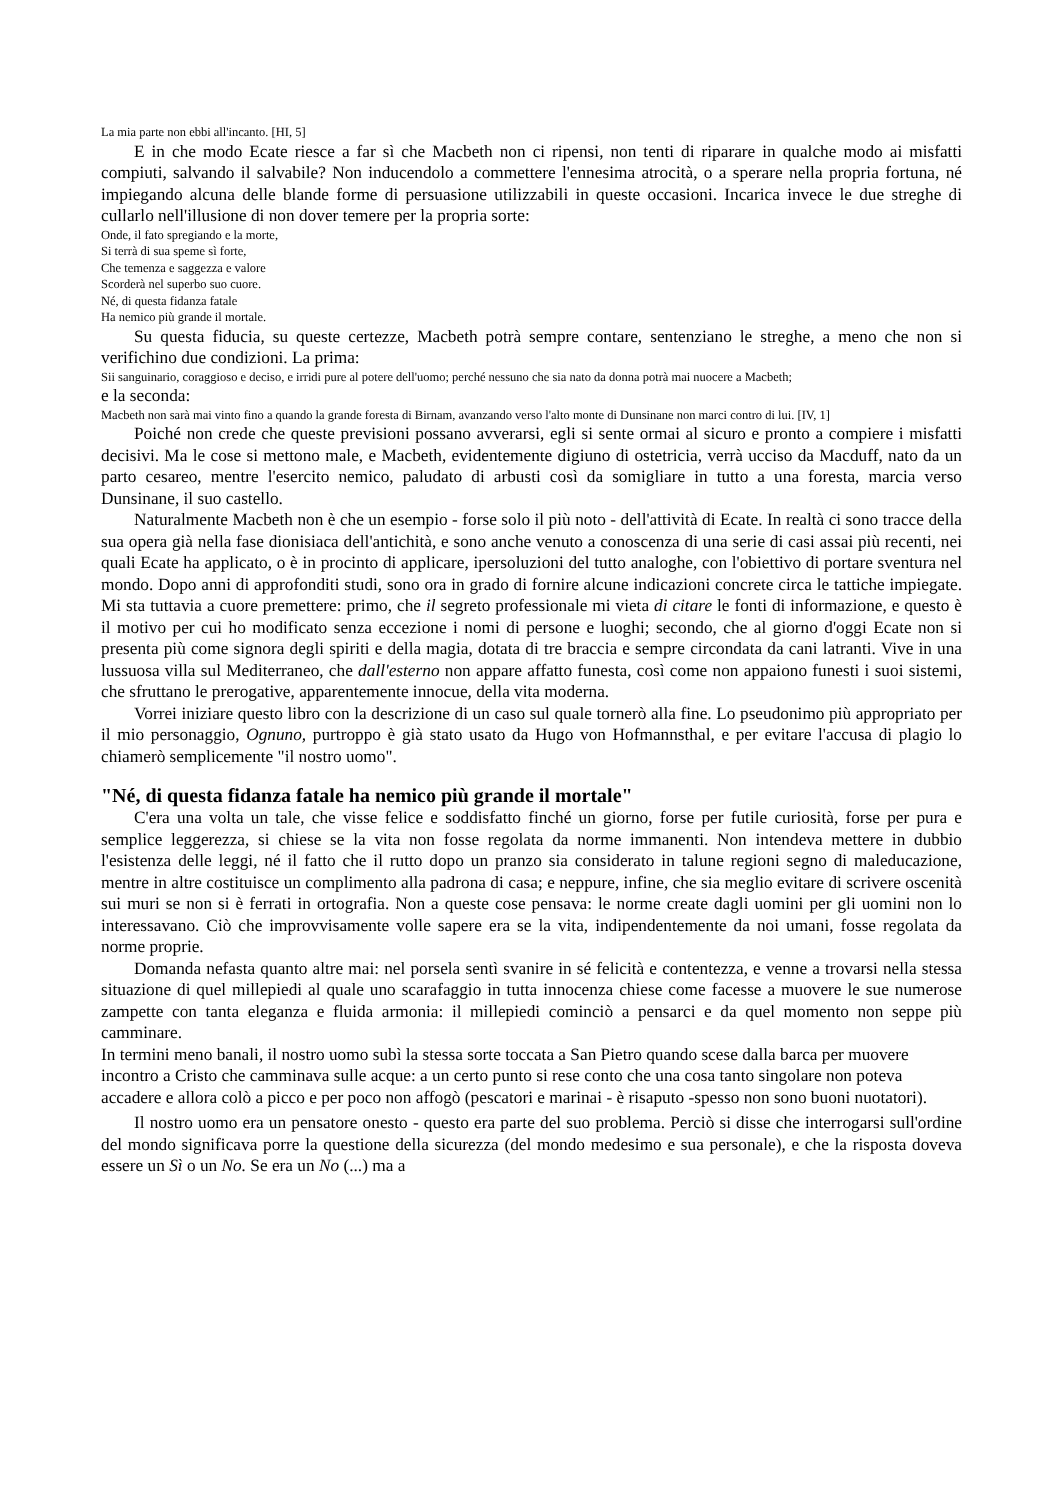La mia parte non ebbi all'incanto. [HI, 5]
E in che modo Ecate riesce a far sì che Macbeth non ci ripensi, non tenti di riparare in qualche modo ai misfatti compiuti, salvando il salvabile? Non inducendolo a commettere l'ennesima atrocità, o a sperare nella propria fortuna, né impiegando alcuna delle blande forme di persuasione utilizzabili in queste occasioni. Incarica invece le due streghe di cullarlo nell'illusione di non dover temere per la propria sorte:
Onde, il fato spregiando e la morte,
Si terrà di sua speme sì forte,
Che temenza e saggezza e valore
Scorderà nel superbo suo cuore.
Né, di questa fidanza fatale
Ha nemico più grande il mortale.
Su questa fiducia, su queste certezze, Macbeth potrà sempre contare, sentenziano le streghe, a meno che non si verifichino due condizioni. La prima:
Sii sanguinario, coraggioso e deciso, e irridi pure al potere dell'uomo; perché nessuno che sia nato da donna potrà mai nuocere a Macbeth;
e la seconda:
Macbeth non sarà mai vinto fino a quando la grande foresta di Birnam, avanzando verso l'alto monte di Dunsinane non marci contro di lui. [IV, 1]
Poiché non crede che queste previsioni possano avverarsi, egli si sente ormai al sicuro e pronto a compiere i misfatti decisivi. Ma le cose si mettono male, e Macbeth, evidentemente digiuno di ostetricia, verrà ucciso da Macduff, nato da un parto cesareo, mentre l'esercito nemico, paludato di arbusti così da somigliare in tutto a una foresta, marcia verso Dunsinane, il suo castello.
Naturalmente Macbeth non è che un esempio - forse solo il più noto - dell'attività di Ecate. In realtà ci sono tracce della sua opera già nella fase dionisiaca dell'antichità, e sono anche venuto a conoscenza di una serie di casi assai più recenti, nei quali Ecate ha applicato, o è in procinto di applicare, ipersoluzioni del tutto analoghe, con l'obiettivo di portare sventura nel mondo. Dopo anni di approfonditi studi, sono ora in grado di fornire alcune indicazioni concrete circa le tattiche impiegate. Mi sta tuttavia a cuore premettere: primo, che il segreto professionale mi vieta di citare le fonti di informazione, e questo è il motivo per cui ho modificato senza eccezione i nomi di persone e luoghi; secondo, che al giorno d'oggi Ecate non si presenta più come signora degli spiriti e della magia, dotata di tre braccia e sempre circondata da cani latranti. Vive in una lussuosa villa sul Mediterraneo, che dall'esterno non appare affatto funesta, così come non appaiono funesti i suoi sistemi, che sfruttano le prerogative, apparentemente innocue, della vita moderna.
Vorrei iniziare questo libro con la descrizione di un caso sul quale tornerò alla fine. Lo pseudonimo più appropriato per il mio personaggio, Ognuno, purtroppo è già stato usato da Hugo von Hofmannsthal, e per evitare l'accusa di plagio lo chiamerò semplicemente "il nostro uomo".
"Né, di questa fidanza fatale ha nemico più grande il mortale"
C'era una volta un tale, che visse felice e soddisfatto finché un giorno, forse per futile curiosità, forse per pura e semplice leggerezza, si chiese se la vita non fosse regolata da norme immanenti. Non intendeva mettere in dubbio l'esistenza delle leggi, né il fatto che il rutto dopo un pranzo sia considerato in talune regioni segno di maleducazione, mentre in altre costituisce un complimento alla padrona di casa; e neppure, infine, che sia meglio evitare di scrivere oscenità sui muri se non si è ferrati in ortografia. Non a queste cose pensava: le norme create dagli uomini per gli uomini non lo interessavano. Ciò che improvvisamente volle sapere era se la vita, indipendentemente da noi umani, fosse regolata da norme proprie.
Domanda nefasta quanto altre mai: nel porsela sentì svanire in sé felicità e contentezza, e venne a trovarsi nella stessa situazione di quel millepiedi al quale uno scarafaggio in tutta innocenza chiese come facesse a muovere le sue numerose zampette con tanta eleganza e fluida armonia: il millepiedi cominciò a pensarci e da quel momento non seppe più camminare.
In termini meno banali, il nostro uomo subì la stessa sorte toccata a San Pietro quando scese dalla barca per muovere incontro a Cristo che camminava sulle acque: a un certo punto si rese conto che una cosa tanto singolare non poteva accadere e allora colò a picco e per poco non affogò (pescatori e marinai - è risaputo -spesso non sono buoni nuotatori).
Il nostro uomo era un pensatore onesto - questo era parte del suo problema. Perciò si disse che interrogarsi sull'ordine del mondo significava porre la questione della sicurezza (del mondo medesimo e sua personale), e che la risposta doveva essere un Sì o un No. Se era un No (...) ma a